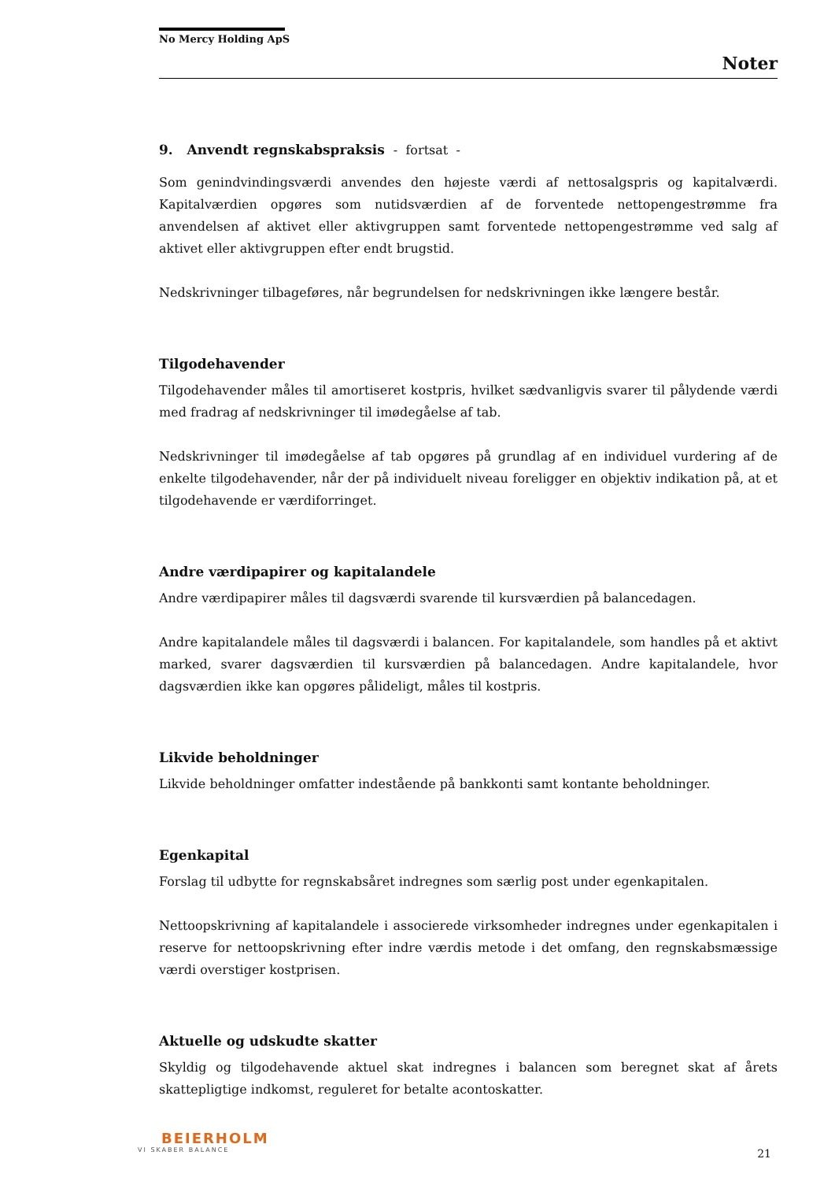No Mercy Holding ApS
Noter
9. Anvendt regnskabspraksis - fortsat -
Som genindvindingsværdi anvendes den højeste værdi af nettosalgspris og kapitalværdi. Kapitalværdien opgøres som nutidsværdien af de forventede nettopengestrømme fra anvendelsen af aktivet eller aktivgruppen samt forventede nettopengestrømme ved salg af aktivet eller aktivgruppen efter endt brugstid.
Nedskrivninger tilbageføres, når begrundelsen for nedskrivningen ikke længere består.
Tilgodehavender
Tilgodehavender måles til amortiseret kostpris, hvilket sædvanligvis svarer til pålydende værdi med fradrag af nedskrivninger til imødegåelse af tab.
Nedskrivninger til imødegåelse af tab opgøres på grundlag af en individuel vurdering af de enkelte tilgodehavender, når der på individuelt niveau foreligger en objektiv indikation på, at et tilgodehavende er værdiforringet.
Andre værdipapirer og kapitalandele
Andre værdipapirer måles til dagsværdi svarende til kursværdien på balancedagen.
Andre kapitalandele måles til dagsværdi i balancen. For kapitalandele, som handles på et aktivt marked, svarer dagsværdien til kursværdien på balancedagen. Andre kapitalandele, hvor dagsværdien ikke kan opgøres påli­deligt, måles til kostpris.
Likvide beholdninger
Likvide beholdninger omfatter indestående på bankkonti samt kontante beholdninger.
Egenkapital
Forslag til udbytte for regnskabsåret indregnes som særlig post under egenkapitalen.
Nettoopskrivning af kapitalandele i associerede virksomheder indregnes under egenkapitalen i reserve for nettoopskrivning efter indre værdis metode i det omfang, den regnskabsmæssige værdi overstiger kostprisen.
Aktuelle og udskudte skatter
Skyldig og tilgodehavende aktuel skat indregnes i balancen som beregnet skat af årets skattepligtige indkomst, reguleret for betalte acontoskatter.
BEIERHOLM
VI SKABER BALANCE
21